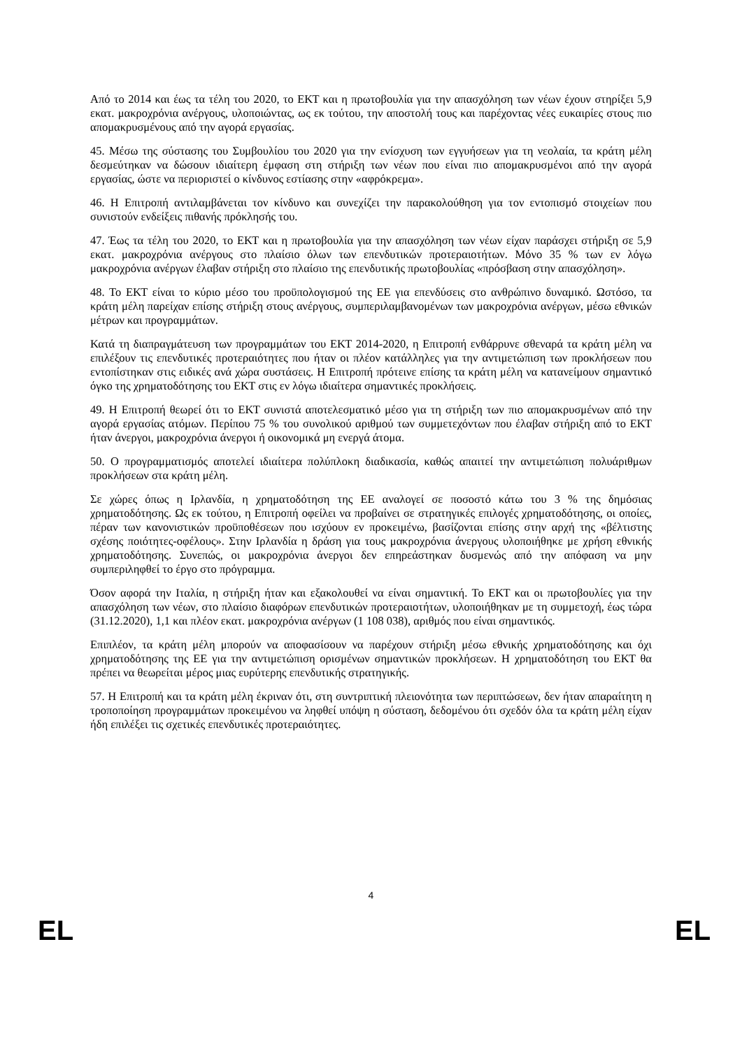Από το 2014 και έως τα τέλη του 2020, το ΕΚΤ και η πρωτοβουλία για την απασχόληση των νέων έχουν στηρίξει 5,9 εκατ. μακροχρόνια ανέργους, υλοποιώντας, ως εκ τούτου, την αποστολή τους και παρέχοντας νέες ευκαιρίες στους πιο απομακρυσμένους από την αγορά εργασίας.
45. Μέσω της σύστασης του Συμβουλίου του 2020 για την ενίσχυση των εγγυήσεων για τη νεολαία, τα κράτη μέλη δεσμεύτηκαν να δώσουν ιδιαίτερη έμφαση στη στήριξη των νέων που είναι πιο απομακρυσμένοι από την αγορά εργασίας, ώστε να περιοριστεί ο κίνδυνος εστίασης στην «αφρόκρεμα».
46. Η Επιτροπή αντιλαμβάνεται τον κίνδυνο και συνεχίζει την παρακολούθηση για τον εντοπισμό στοιχείων που συνιστούν ενδείξεις πιθανής πρόκλησής του.
47. Έως τα τέλη του 2020, το ΕΚΤ και η πρωτοβουλία για την απασχόληση των νέων είχαν παράσχει στήριξη σε 5,9 εκατ. μακροχρόνια ανέργους στο πλαίσιο όλων των επενδυτικών προτεραιοτήτων. Μόνο 35 % των εν λόγω μακροχρόνια ανέργων έλαβαν στήριξη στο πλαίσιο της επενδυτικής πρωτοβουλίας «πρόσβαση στην απασχόληση».
48. Το ΕΚΤ είναι το κύριο μέσο του προϋπολογισμού της ΕΕ για επενδύσεις στο ανθρώπινο δυναμικό. Ωστόσο, τα κράτη μέλη παρείχαν επίσης στήριξη στους ανέργους, συμπεριλαμβανομένων των μακροχρόνια ανέργων, μέσω εθνικών μέτρων και προγραμμάτων.
Κατά τη διαπραγμάτευση των προγραμμάτων του ΕΚΤ 2014-2020, η Επιτροπή ενθάρρυνε σθεναρά τα κράτη μέλη να επιλέξουν τις επενδυτικές προτεραιότητες που ήταν οι πλέον κατάλληλες για την αντιμετώπιση των προκλήσεων που εντοπίστηκαν στις ειδικές ανά χώρα συστάσεις. Η Επιτροπή πρότεινε επίσης τα κράτη μέλη να κατανείμουν σημαντικό όγκο της χρηματοδότησης του ΕΚΤ στις εν λόγω ιδιαίτερα σημαντικές προκλήσεις.
49. Η Επιτροπή θεωρεί ότι το ΕΚΤ συνιστά αποτελεσματικό μέσο για τη στήριξη των πιο απομακρυσμένων από την αγορά εργασίας ατόμων. Περίπου 75 % του συνολικού αριθμού των συμμετεχόντων που έλαβαν στήριξη από το ΕΚΤ ήταν άνεργοι, μακροχρόνια άνεργοι ή οικονομικά μη ενεργά άτομα.
50. Ο προγραμματισμός αποτελεί ιδιαίτερα πολύπλοκη διαδικασία, καθώς απαιτεί την αντιμετώπιση πολυάριθμων προκλήσεων στα κράτη μέλη.
Σε χώρες όπως η Ιρλανδία, η χρηματοδότηση της ΕΕ αναλογεί σε ποσοστό κάτω του 3 % της δημόσιας χρηματοδότησης. Ως εκ τούτου, η Επιτροπή οφείλει να προβαίνει σε στρατηγικές επιλογές χρηματοδότησης, οι οποίες, πέραν των κανονιστικών προϋποθέσεων που ισχύουν εν προκειμένω, βασίζονται επίσης στην αρχή της «βέλτιστης σχέσης ποιότητες-οφέλους». Στην Ιρλανδία η δράση για τους μακροχρόνια άνεργους υλοποιήθηκε με χρήση εθνικής χρηματοδότησης. Συνεπώς, οι μακροχρόνια άνεργοι δεν επηρεάστηκαν δυσμενώς από την απόφαση να μην συμπεριληφθεί το έργο στο πρόγραμμα.
Όσον αφορά την Ιταλία, η στήριξη ήταν και εξακολουθεί να είναι σημαντική. Το ΕΚΤ και οι πρωτοβουλίες για την απασχόληση των νέων, στο πλαίσιο διαφόρων επενδυτικών προτεραιοτήτων, υλοποιήθηκαν με τη συμμετοχή, έως τώρα (31.12.2020), 1,1 και πλέον εκατ. μακροχρόνια ανέργων (1 108 038), αριθμός που είναι σημαντικός.
Επιπλέον, τα κράτη μέλη μπορούν να αποφασίσουν να παρέχουν στήριξη μέσω εθνικής χρηματοδότησης και όχι χρηματοδότησης της ΕΕ για την αντιμετώπιση ορισμένων σημαντικών προκλήσεων. Η χρηματοδότηση του ΕΚΤ θα πρέπει να θεωρείται μέρος μιας ευρύτερης επενδυτικής στρατηγικής.
57. Η Επιτροπή και τα κράτη μέλη έκριναν ότι, στη συντριπτική πλειονότητα των περιπτώσεων, δεν ήταν απαραίτητη η τροποποίηση προγραμμάτων προκειμένου να ληφθεί υπόψη η σύσταση, δεδομένου ότι σχεδόν όλα τα κράτη μέλη είχαν ήδη επιλέξει τις σχετικές επενδυτικές προτεραιότητες.
4
EL EL